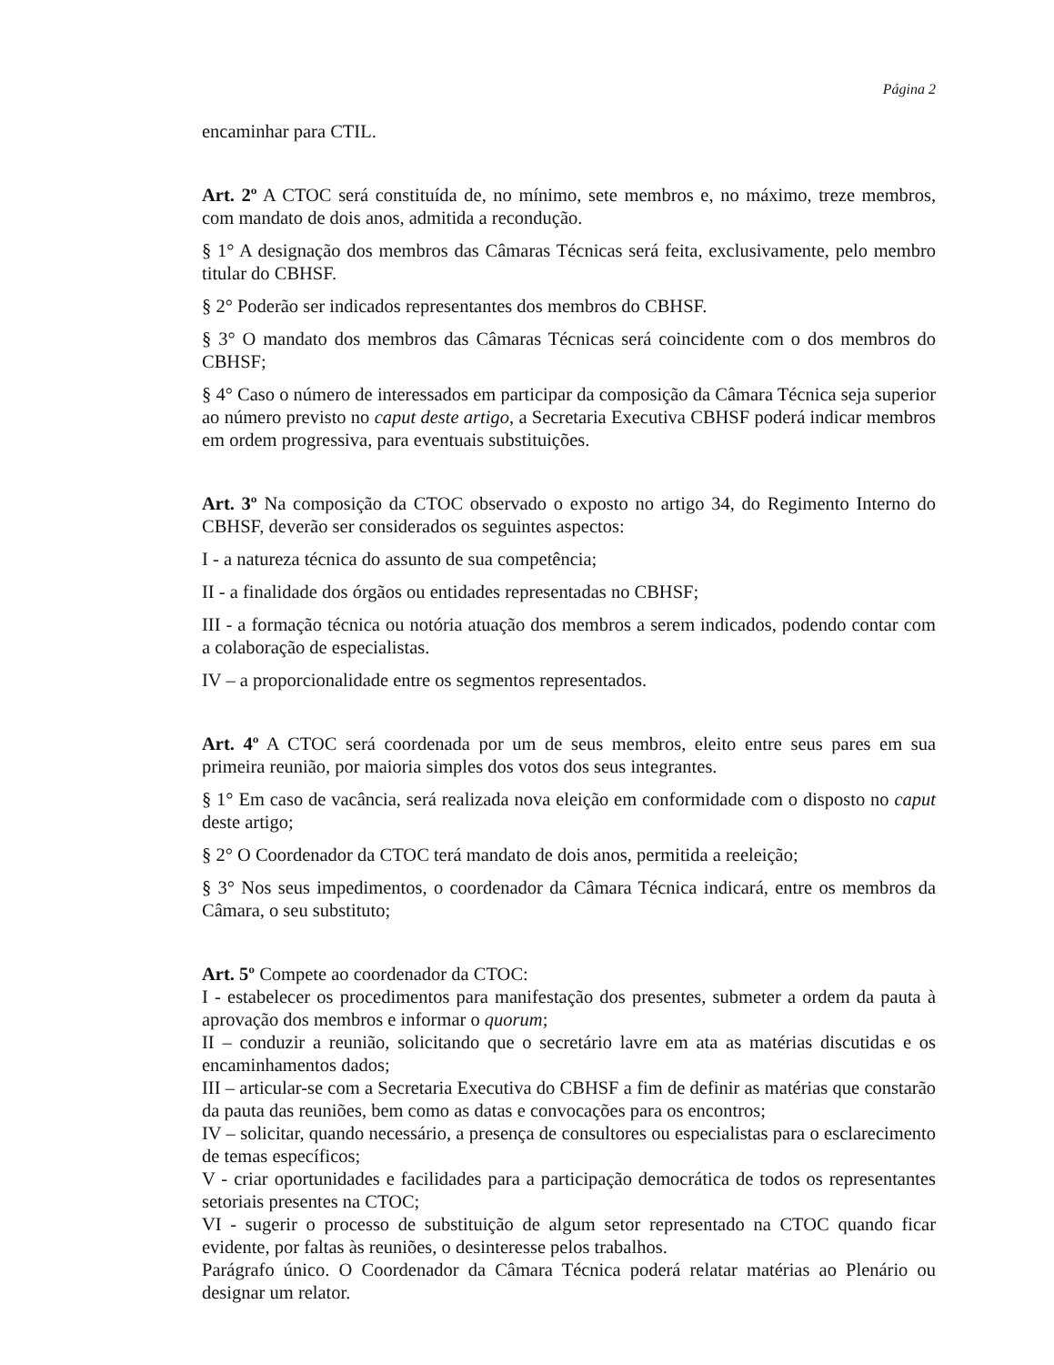Página 2
encaminhar para CTIL.
Art. 2º A CTOC será constituída de, no mínimo, sete membros e, no máximo, treze membros, com mandato de dois anos, admitida a recondução.
§ 1° A designação dos membros das Câmaras Técnicas será feita, exclusivamente, pelo membro titular do CBHSF.
§ 2° Poderão ser indicados representantes dos membros do CBHSF.
§ 3° O mandato dos membros das Câmaras Técnicas será coincidente com o dos membros do CBHSF;
§ 4° Caso o número de interessados em participar da composição da Câmara Técnica seja superior ao número previsto no caput deste artigo, a Secretaria Executiva CBHSF poderá indicar membros em ordem progressiva, para eventuais substituições.
Art. 3º Na composição da CTOC observado o exposto no artigo 34, do Regimento Interno do CBHSF, deverão ser considerados os seguintes aspectos:
I - a natureza técnica do assunto de sua competência;
II - a finalidade dos órgãos ou entidades representadas no CBHSF;
III - a formação técnica ou notória atuação dos membros a serem indicados, podendo contar com a colaboração de especialistas.
IV – a proporcionalidade entre os segmentos representados.
Art. 4º A CTOC será coordenada por um de seus membros, eleito entre seus pares em sua primeira reunião, por maioria simples dos votos dos seus integrantes.
§ 1° Em caso de vacância, será realizada nova eleição em conformidade com o disposto no caput deste artigo;
§ 2° O Coordenador da CTOC terá mandato de dois anos, permitida a reeleição;
§ 3° Nos seus impedimentos, o coordenador da Câmara Técnica indicará, entre os membros da Câmara, o seu substituto;
Art. 5º Compete ao coordenador da CTOC:
I - estabelecer os procedimentos para manifestação dos presentes, submeter a ordem da pauta à aprovação dos membros e informar o quorum;
II – conduzir a reunião, solicitando que o secretário lavre em ata as matérias discutidas e os encaminhamentos dados;
III – articular-se com a Secretaria Executiva do CBHSF a fim de definir as matérias que constarão da pauta das reuniões, bem como as datas e convocações para os encontros;
IV – solicitar, quando necessário, a presença de consultores ou especialistas para o esclarecimento de temas específicos;
V - criar oportunidades e facilidades para a participação democrática de todos os representantes setoriais presentes na CTOC;
VI - sugerir o processo de substituição de algum setor representado na CTOC quando ficar evidente, por faltas às reuniões, o desinteresse pelos trabalhos.
Parágrafo único. O Coordenador da Câmara Técnica poderá relatar matérias ao Plenário ou designar um relator.